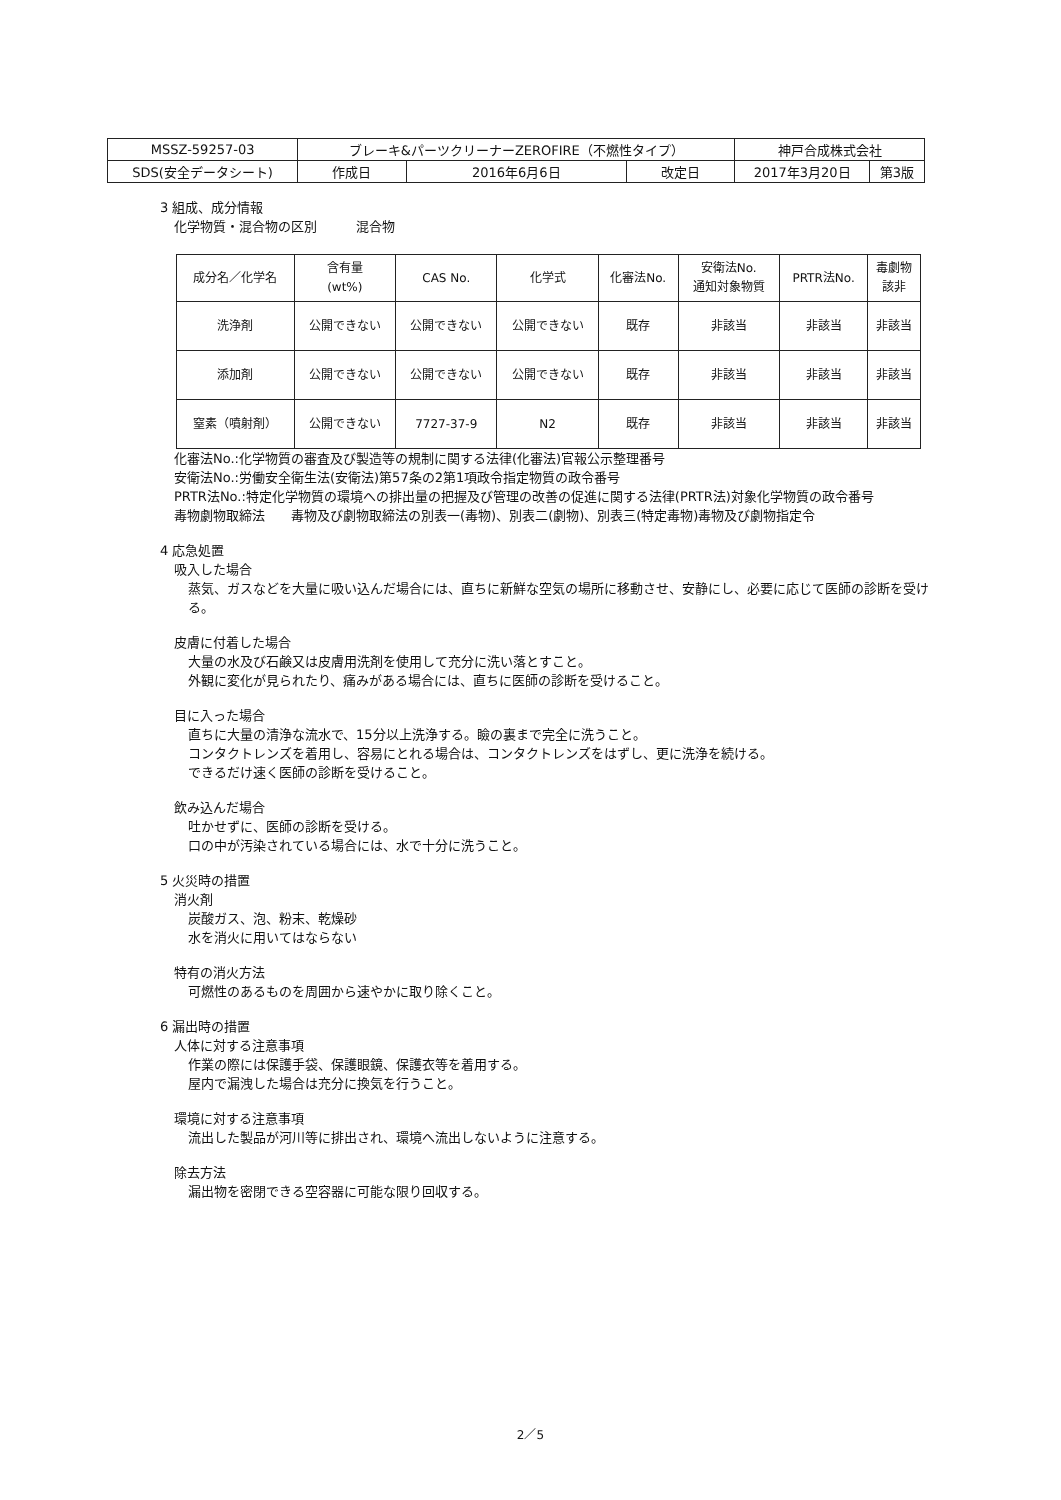| MSSZ-59257-03 | ブレーキ&パーツクリーナーZEROFIRE（不燃性タイプ） | | | 神戸合成株式会社 | |
| SDS(安全データシート) | 作成日 | 2016年6月6日 | 改定日 | 2017年3月20日 | 第3版 |
3 組成、成分情報
化学物質・混合物の区別　　　混合物
| 成分名／化学名 | 含有量 (wt%) | CAS No. | 化学式 | 化審法No. | 安衛法No. 通知対象物質 | PRTR法No. | 毒劇物 該非 |
| --- | --- | --- | --- | --- | --- | --- | --- |
| 洗浄剤 | 公開できない | 公開できない | 公開できない | 既存 | 非該当 | 非該当 | 非該当 |
| 添加剤 | 公開できない | 公開できない | 公開できない | 既存 | 非該当 | 非該当 | 非該当 |
| 窒素（噴射剤） | 公開できない | 7727-37-9 | N2 | 既存 | 非該当 | 非該当 | 非該当 |
化審法No.:化学物質の審査及び製造等の規制に関する法律(化審法)官報公示整理番号
安衛法No.:労働安全衛生法(安衛法)第57条の2第1項政令指定物質の政令番号
PRTR法No.:特定化学物質の環境への排出量の把握及び管理の改善の促進に関する法律(PRTR法)対象化学物質の政令番号
毒物劇物取締法　　毒物及び劇物取締法の別表一(毒物)、別表二(劇物)、別表三(特定毒物)毒物及び劇物指定令
4 応急処置
吸入した場合
蒸気、ガスなどを大量に吸い込んだ場合には、直ちに新鮮な空気の場所に移動させ、安静にし、必要に応じて医師の診断を受ける。
皮膚に付着した場合
大量の水及び石鹸又は皮膚用洗剤を使用して充分に洗い落とすこと。
外観に変化が見られたり、痛みがある場合には、直ちに医師の診断を受けること。
目に入った場合
直ちに大量の清浄な流水で、15分以上洗浄する。瞼の裏まで完全に洗うこと。
コンタクトレンズを着用し、容易にとれる場合は、コンタクトレンズをはずし、更に洗浄を続ける。
できるだけ速く医師の診断を受けること。
飲み込んだ場合
吐かせずに、医師の診断を受ける。
口の中が汚染されている場合には、水で十分に洗うこと。
5 火災時の措置
消火剤
炭酸ガス、泡、粉末、乾燥砂
水を消火に用いてはならない
特有の消火方法
可燃性のあるものを周囲から速やかに取り除くこと。
6 漏出時の措置
人体に対する注意事項
作業の際には保護手袋、保護眼鏡、保護衣等を着用する。
屋内で漏洩した場合は充分に換気を行うこと。
環境に対する注意事項
流出した製品が河川等に排出され、環境へ流出しないように注意する。
除去方法
漏出物を密閉できる空容器に可能な限り回収する。
2／5